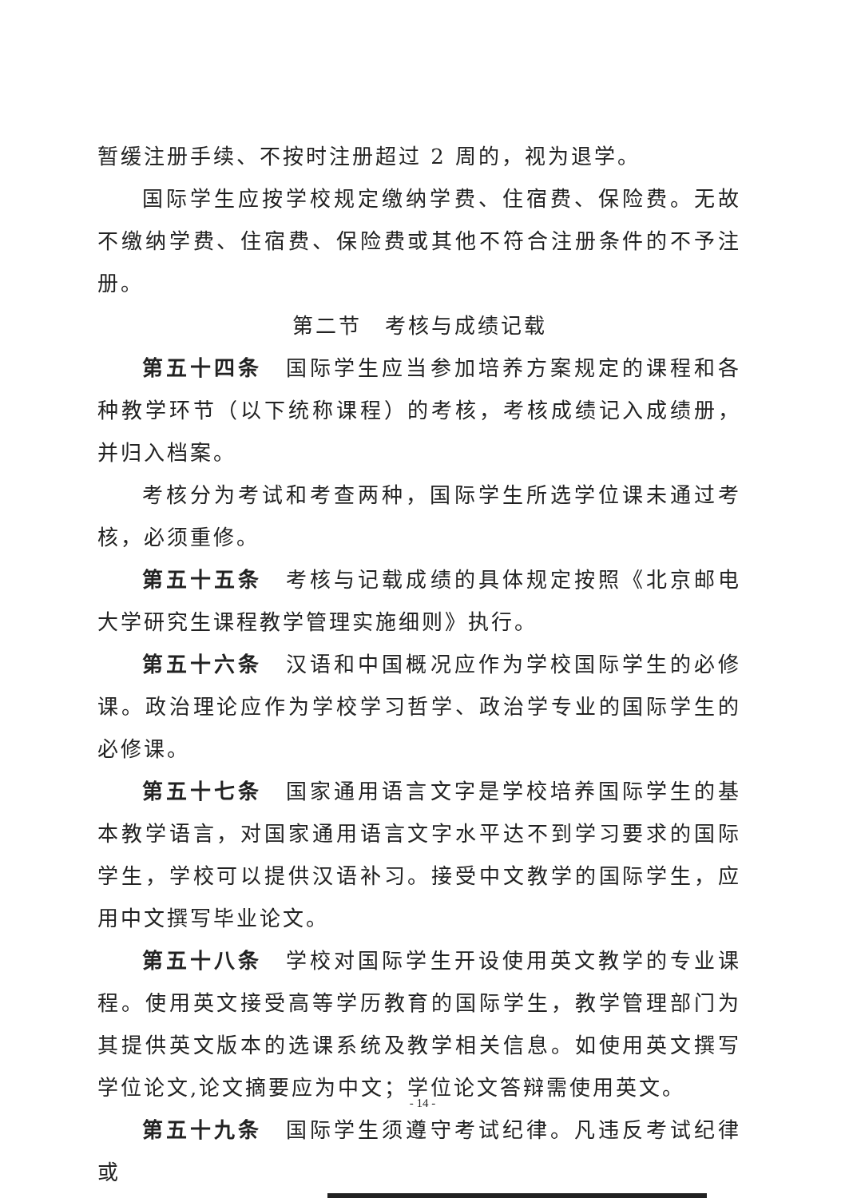暂缓注册手续、不按时注册超过 2 周的，视为退学。
国际学生应按学校规定缴纳学费、住宿费、保险费。无故不缴纳学费、住宿费、保险费或其他不符合注册条件的不予注册。
第二节　考核与成绩记载
第五十四条　国际学生应当参加培养方案规定的课程和各种教学环节（以下统称课程）的考核，考核成绩记入成绩册，并归入档案。
考核分为考试和考查两种，国际学生所选学位课未通过考核，必须重修。
第五十五条　考核与记载成绩的具体规定按照《北京邮电大学研究生课程教学管理实施细则》执行。
第五十六条　汉语和中国概况应作为学校国际学生的必修课。政治理论应作为学校学习哲学、政治学专业的国际学生的必修课。
第五十七条　国家通用语言文字是学校培养国际学生的基本教学语言，对国家通用语言文字水平达不到学习要求的国际学生，学校可以提供汉语补习。接受中文教学的国际学生，应用中文撰写毕业论文。
第五十八条　学校对国际学生开设使用英文教学的专业课程。使用英文接受高等学历教育的国际学生，教学管理部门为其提供英文版本的选课系统及教学相关信息。如使用英文撰写学位论文,论文摘要应为中文；学位论文答辩需使用英文。
第五十九条　国际学生须遵守考试纪律。凡违反考试纪律或
- 14 -